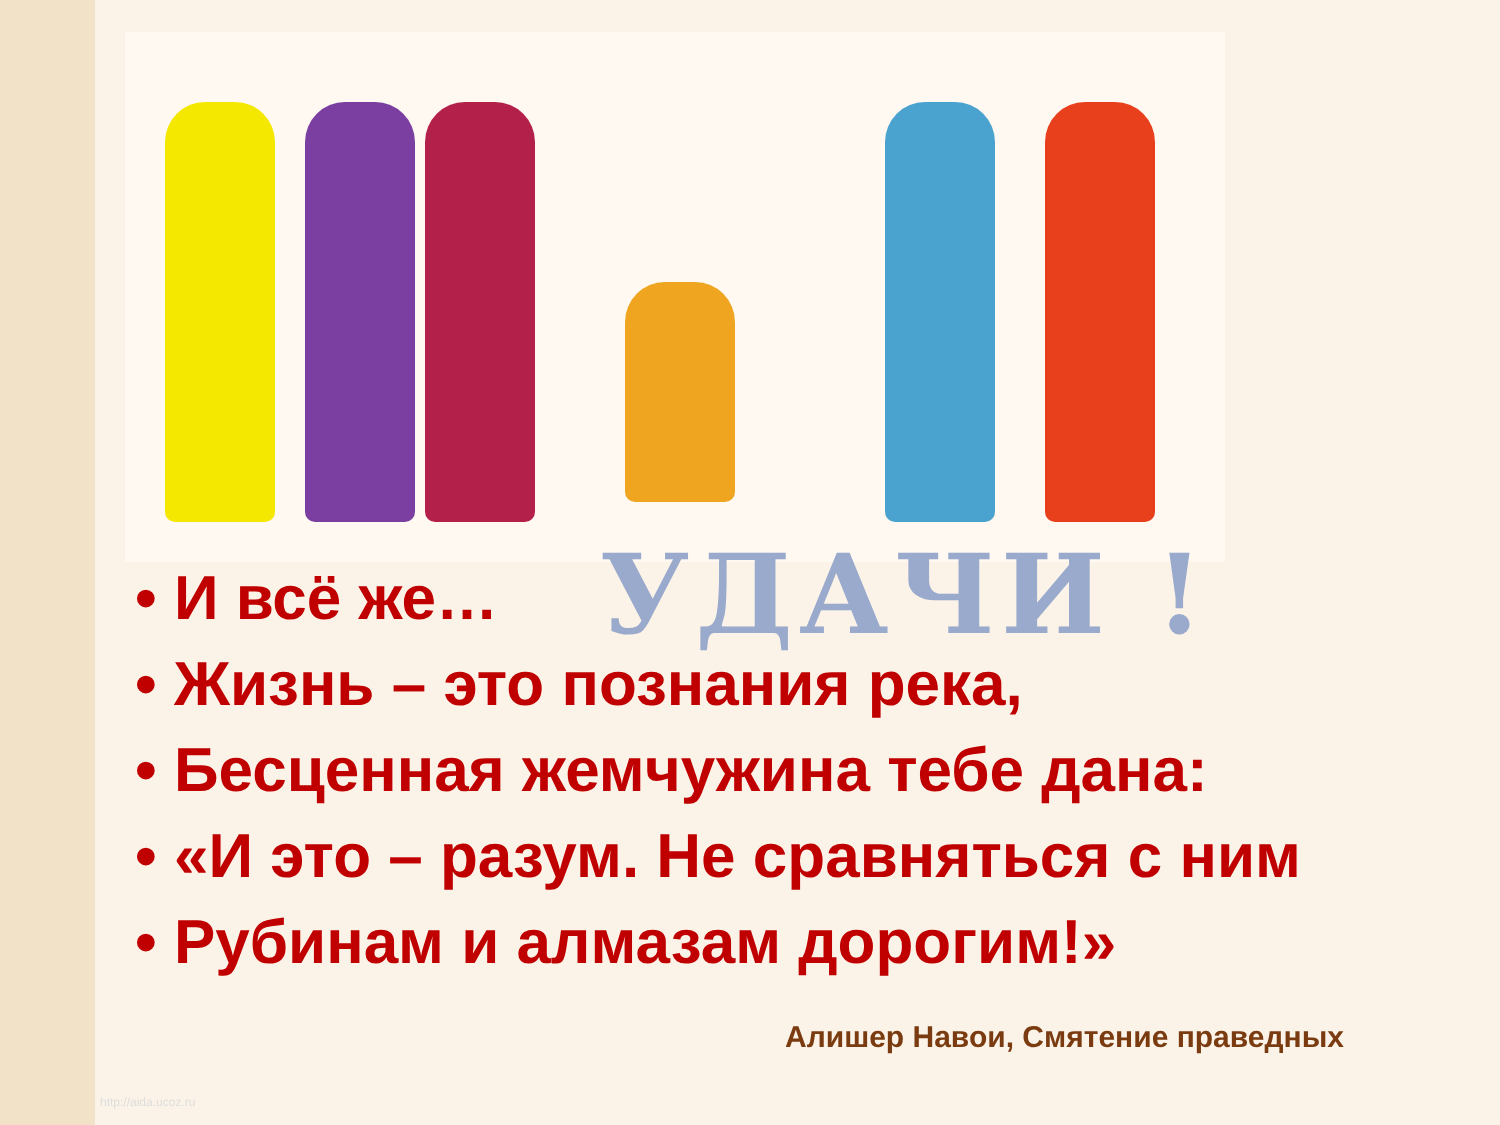УДАЧИ !
• И всё же…
• Жизнь – это познания река,
• Бесценная жемчужина тебе дана:
• «И это – разум. Не сравняться с ним
• Рубинам и алмазам дорогим!»
Алишер Навои, Смятение праведных
http://aida.ucoz.ru